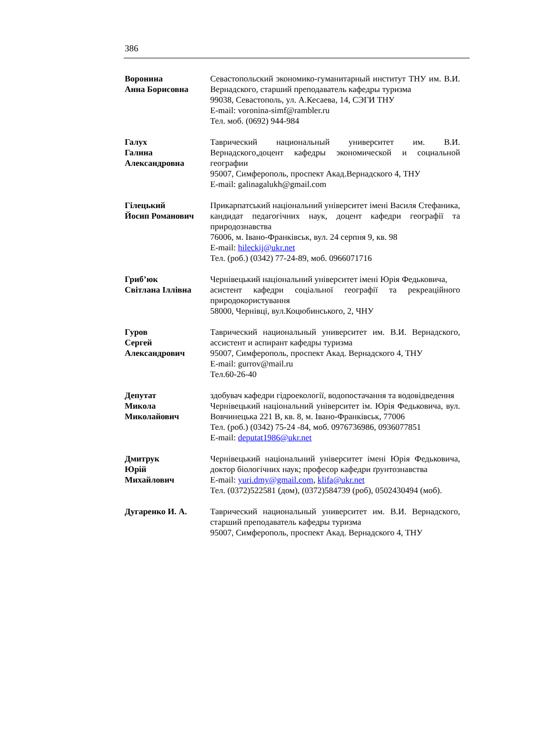386
Воронина
Анна Борисовна
Севастопольский экономико-гуманитарный институт ТНУ им. В.И. Вернадского, старший преподаватель кафедры туризма
99038, Севастополь, ул. А.Кесаева, 14, СЭГИ ТНУ
E-mail: voronina-simf@rambler.ru
Тел. моб. (0692) 944-984
Галух
Галина
Александровна
Таврический национальный университет им. В.И. Вернадского,доцент кафедры экономической и социальной географии
95007, Симферополь, проспект Акад.Вернадского 4, ТНУ
E-mail: galinagalukh@gmail.com
Гілецький
Йосип Романович
Прикарпатський національний університет імені Василя Стефаника, кандидат педагогічних наук, доцент кафедри географії та природознавства
76006, м. Івано-Франківськ, вул. 24 серпня 9, кв. 98
E-mail: hileckij@ukr.net
Тел. (роб.) (0342) 77-24-89, моб. 0966071716
Гриб’юк
Світлана Іллівна
Чернівецький національний університет імені Юрія Федьковича,
асистент кафедри соціальної географії та рекреаційного природокористування
58000, Чернівці, вул.Коцюбинського, 2, ЧНУ
Гуров
Сергей
Александрович
Таврический национальный университет им. В.И. Вернадского, ассистент и аспирант кафедры туризма
95007, Симферополь, проспект Акад. Вернадского 4, ТНУ
E-mail: gurrov@mail.ru
Тел.60-26-40
Депутат
Микола
Миколайович
здобувач кафедри гідроекології, водопостачання та водовідведення
Чернівецький національний університет ім. Юрія Федьковича, вул. Вовчинецька 221 В, кв. 8, м. Івано-Франківськ, 77006
Тел. (роб.) (0342) 75-24 -84, моб. 0976736986, 0936077851
E-mail: deputat1986@ukr.net
Дмитрук
Юрій
Михайлович
Чернівецький національний університет імені Юрія Федьковича, доктор біологічних наук; професор кафедри ґрунтознавства
E-mail: yuri.dmy@gmail.com, klifa@ukr.net
Тел. (0372)522581 (дом), (0372)584739 (роб), 0502430494 (моб).
Дугаренко И. А. Таврический национальный университет им. В.И. Вернадского, старший преподаватель кафедры туризма
95007, Симферополь, проспект Акад. Вернадского 4, ТНУ